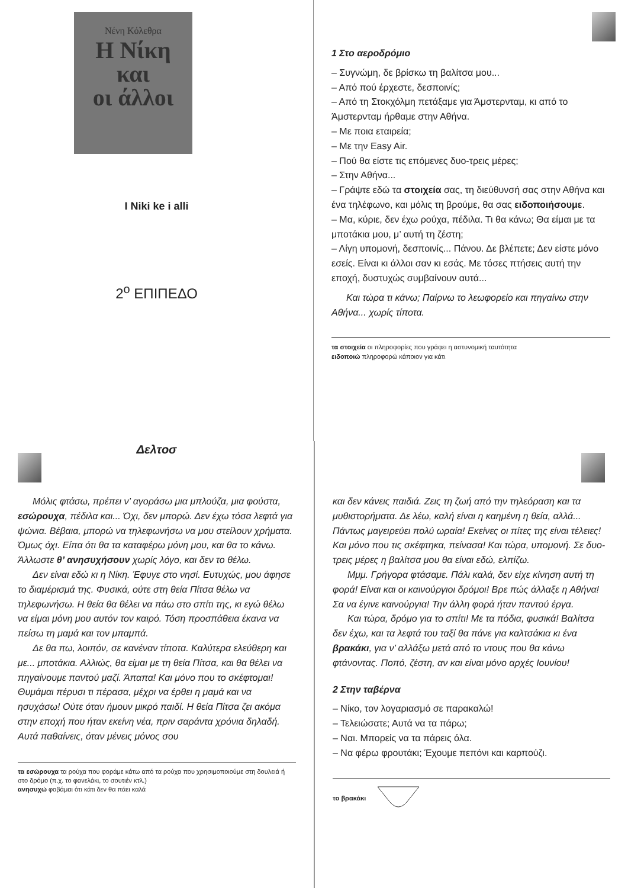Νένη Κόλεθρα
Η Νίκη
και
οι άλλοι
I Niki ke i alli
2<sup>ο</sup> ΕΠΙΠΕΔΟ
Δελτοσ
1 Στο αεροδρόμιο
– Συγνώμη, δε βρίσκω τη βαλίτσα μου...
– Από πού έρχεστε, δεσποινίς;
– Από τη Στοκχόλμη πετάξαμε για Άμστερνταμ, κι από το Άμστερνταμ ήρθαμε στην Αθήνα.
– Με ποια εταιρεία;
– Με την Easy Air.
– Πού θα είστε τις επόμενες δυο-τρεις μέρες;
– Στην Αθήνα...
– Γράψτε εδώ τα στοιχεία σας, τη διεύθυνσή σας στην Αθήνα και ένα τηλέφωνο, και μόλις τη βρούμε, θα σας ειδοποιήσουμε.
– Μα, κύριε, δεν έχω ρούχα, πέδιλα. Τι θα κάνω; Θα είμαι με τα μποτάκια μου, μ’ αυτή τη ζέστη;
– Λίγη υπομονή, δεσποινίς... Πάνου. Δε βλέπετε; Δεν είστε μόνο εσείς. Είναι κι άλλοι σαν κι εσάς. Με τόσες πτήσεις αυτή την εποχή, δυστυχώς συμβαίνουν αυτά...
Και τώρα τι κάνω; Παίρνω το λεωφορείο και πηγαίνω στην Αθήνα... χωρίς τίποτα.
τα στοιχεία οι πληροφορίες που γράφει η αστυνομική ταυτότητα
ειδοποιώ πληροφορώ κάποιον για κάτι
Μόλις φτάσω, πρέπει ν’ αγοράσω μια μπλούζα, μια φούστα, εσώρουχα, πέδιλα και... Όχι, δεν μπορώ. Δεν έχω τόσα λεφτά για ψώνια. Βέβαια, μπορώ να τηλεφωνήσω να μου στείλουν χρήματα. Όμως όχι. Είπα ότι θα τα καταφέρω μόνη μου, και θα το κάνω. Άλλωστε θ’ ανησυχήσουν χωρίς λόγο, και δεν το θέλω.
Δεν είναι εδώ κι η Νίκη. Έφυγε στο νησί. Ευτυχώς, μου άφησε το διαμέρισμά της. Φυσικά, ούτε στη θεία Πίτσα θέλω να τηλεφωνήσω. Η θεία θα θέλει να πάω στο σπίτι της, κι εγώ θέλω να είμαι μόνη μου αυτόν τον καιρό. Τόση προσπάθεια έκανα να πείσω τη μαμά και τον μπαμπά.
Δε θα πω, λοιπόν, σε κανέναν τίποτα. Καλύτερα ελεύθερη και με... μποτάκια. Αλλιώς, θα είμαι με τη θεία Πίτσα, και θα θέλει να πηγαίνουμε παντού μαζί. Άπαπα! Και μόνο που το σκέφτομαι! Θυμάμαι πέρυσι τι πέρασα, μέχρι να έρθει η μαμά και να ησυχάσω! Ούτε όταν ήμουν μικρό παιδί. Η θεία Πίτσα ζει ακόμα στην εποχή που ήταν εκείνη νέα, πριν σαράντα χρόνια δηλαδή. Αυτά παθαίνεις, όταν μένεις μόνος σου
τα εσώρουχα τα ρούχα που φοράμε κάτω από τα ρούχα που χρησιμοποιούμε στη δουλειά ή στο δρόμο (π.χ. το φανελάκι, το σουτιέν κτλ.)
ανησυχώ φοβάμαι ότι κάτι δεν θα πάει καλά
και δεν κάνεις παιδιά. Ζεις τη ζωή από την τηλεόραση και τα μυθιστορήματα. Δε λέω, καλή είναι η καημένη η θεία, αλλά... Πάντως μαγειρεύει πολύ ωραία! Εκείνες οι πίτες της είναι τέλειες! Και μόνο που τις σκέφτηκα, πείνασα! Και τώρα, υπομονή. Σε δυο-τρεις μέρες η βαλίτσα μου θα είναι εδώ, ελπίζω.
Μμμ. Γρήγορα φτάσαμε. Πάλι καλά, δεν είχε κίνηση αυτή τη φορά! Είναι και οι καινούργιοι δρόμοι! Βρε πώς άλλαξε η Αθήνα! Σα να έγινε καινούργια! Την άλλη φορά ήταν παντού έργα.
Και τώρα, δρόμο για το σπίτι! Με τα πόδια, φυσικά! Βαλίτσα δεν έχω, και τα λεφτά του ταξί θα πάνε για καλτσάκια κι ένα βρακάκι, για ν’ αλλάξω μετά από το ντους που θα κάνω φτάνοντας. Ποπό, ζέστη, αν και είναι μόνο αρχές Ιουνίου!
2 Στην ταβέρνα
– Νίκο, τον λογαριασμό σε παρακαλώ!
– Τελειώσατε; Αυτά να τα πάρω;
– Ναι. Μπορείς να τα πάρεις όλα.
– Να φέρω φρουτάκι; Έχουμε πεπόνι και καρπούζι.
το βρακάκι